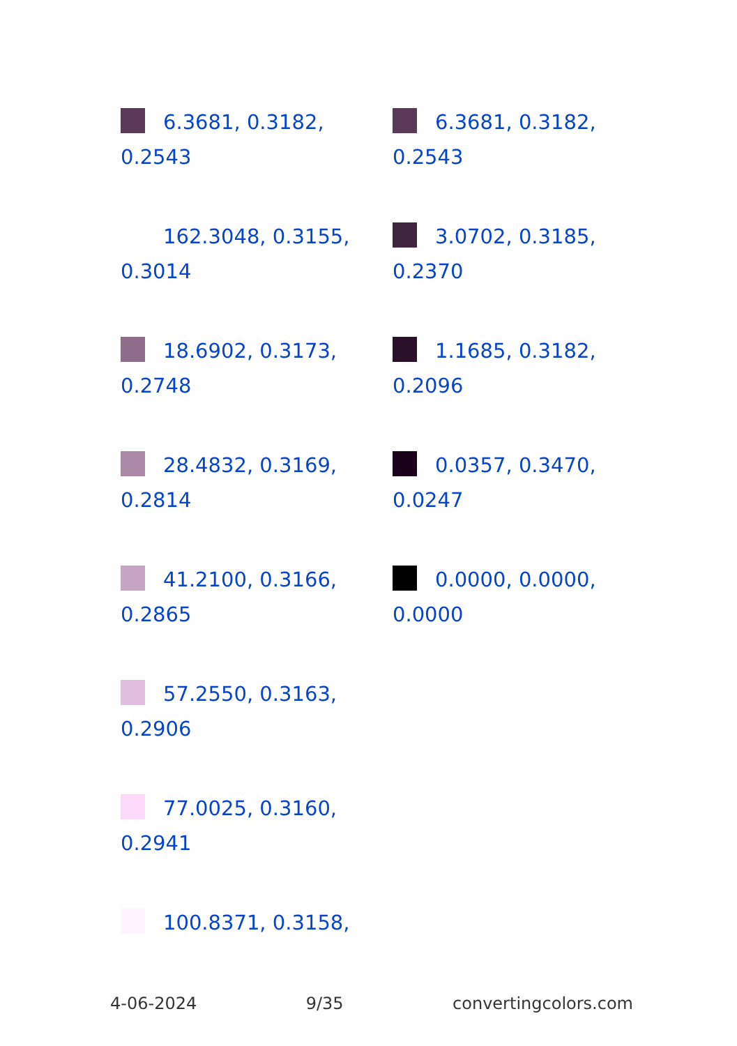6.3681, 0.3182,
0.2543
162.3048, 0.3155,
0.3014
18.6902, 0.3173,
0.2748
28.4832, 0.3169,
0.2814
41.2100, 0.3166,
0.2865
57.2550, 0.3163,
0.2906
77.0025, 0.3160,
0.2941
100.8371, 0.3158,
6.3681, 0.3182,
0.2543
3.0702, 0.3185,
0.2370
1.1685, 0.3182,
0.2096
0.0357, 0.3470,
0.0247
0.0000, 0.0000,
0.0000
4-06-2024 9/35 convertingcolors.com